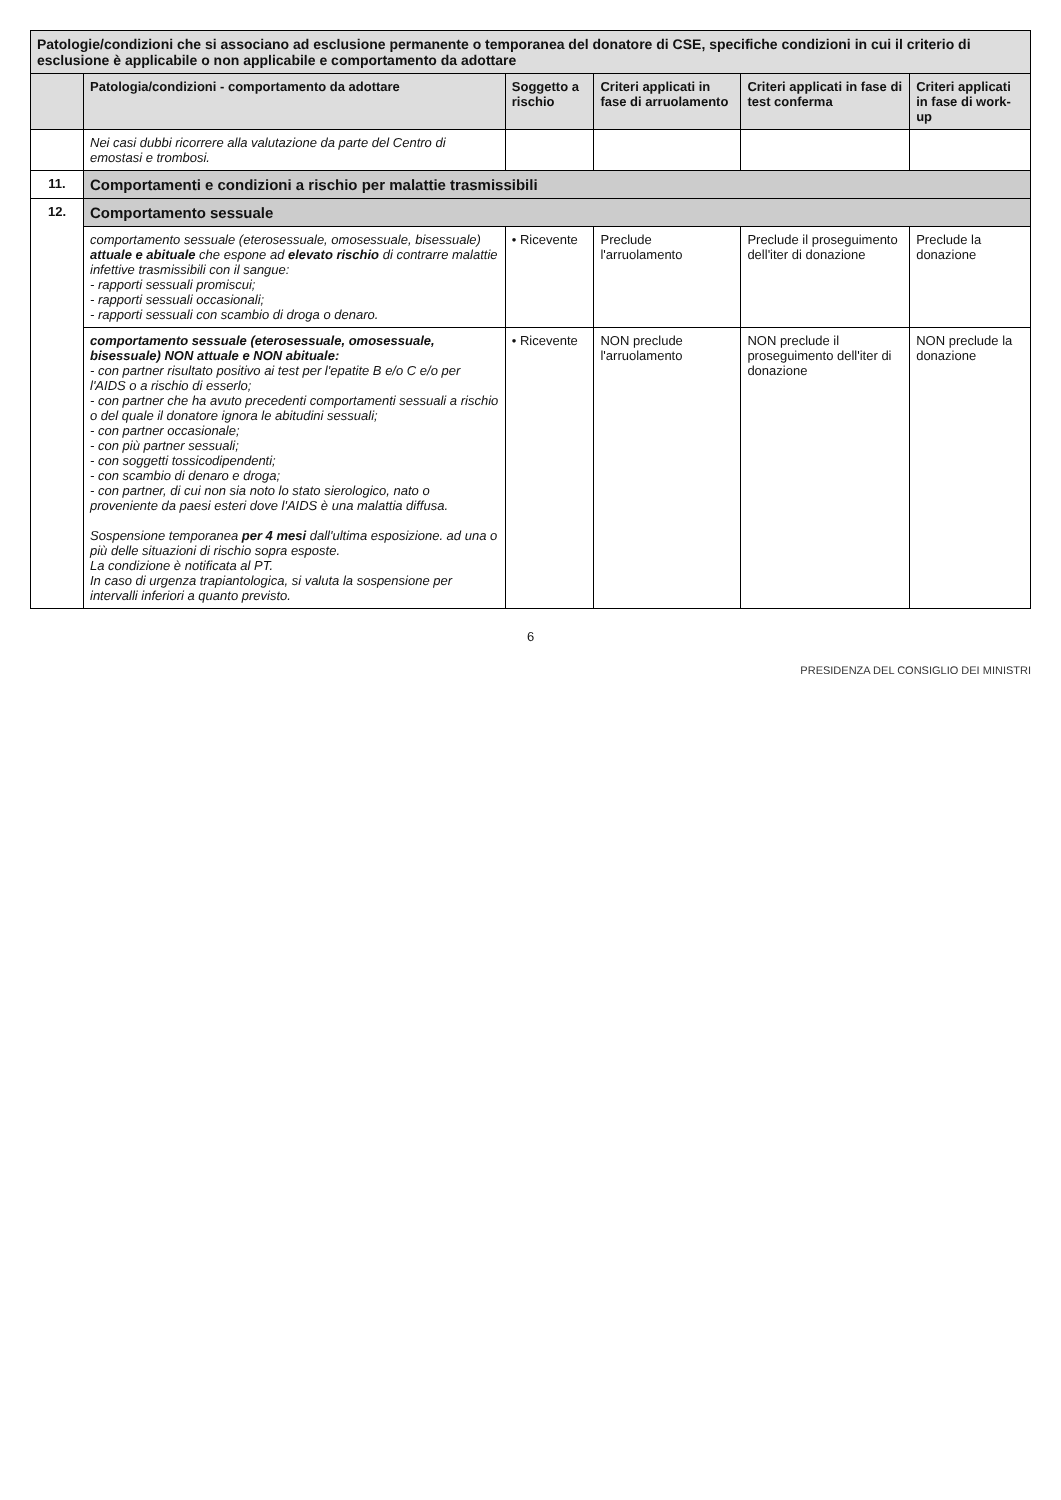| Patologie/condizioni che si associano ad esclusione permanente o temporanea del donatore di CSE, specifiche condizioni in cui il criterio di esclusione è applicabile o non applicabile e comportamento da adottare | | | | | |
| | Patologia/condizioni - comportamento da adottare | Soggetto a rischio | Criteri applicati in fase di arruolamento | Criteri applicati in fase di test conferma | Criteri applicati in fase di work-up |
| | Nei casi dubbi ricorrere alla valutazione da parte del Centro di emostasi e trombosi. | | | | |
| 11. | Comportamenti e condizioni a rischio per malattie trasmissibili | | | | |
| 12. | Comportamento sessuale | | | | |
| | comportamento sessuale (eterosessuale, omosessuale, bisessuale) attuale e abituale che espone ad elevato rischio di contrarre malattie infettive trasmissibili con il sangue: - rapporti sessuali promiscui; - rapporti sessuali occasionali; - rapporti sessuali con scambio di droga o denaro. | • Ricevente | Preclude l'arruolamento | Preclude il proseguimento dell'iter di donazione | Preclude la donazione |
| | comportamento sessuale (eterosessuale, omosessuale, bisessuale) NON attuale e NON abituale: - con partner risultato positivo ai test per l'epatite B e/o C e/o per l'AIDS o a rischio di esserlo; - con partner che ha avuto precedenti comportamenti sessuali a rischio o del quale il donatore ignora le abitudini sessuali; - con partner occasionale; - con più partner sessuali; - con soggetti tossicodipendenti; - con scambio di denaro e droga; - con partner, di cui non sia noto lo stato sierologico, nato o proveniente da paesi esteri dove l'AIDS è una malattia diffusa. Sospensione temporanea per 4 mesi dall'ultima esposizione. ad una o più delle situazioni di rischio sopra esposte. La condizione è notificata al PT. In caso di urgenza trapiantologica, si valuta la sospensione per intervalli inferiori a quanto previsto. | • Ricevente | NON preclude l'arruolamento | NON preclude il proseguimento dell'iter di donazione | NON preclude la donazione |
6
PRESIDENZA DEL CONSIGLIO DEI MINISTRI